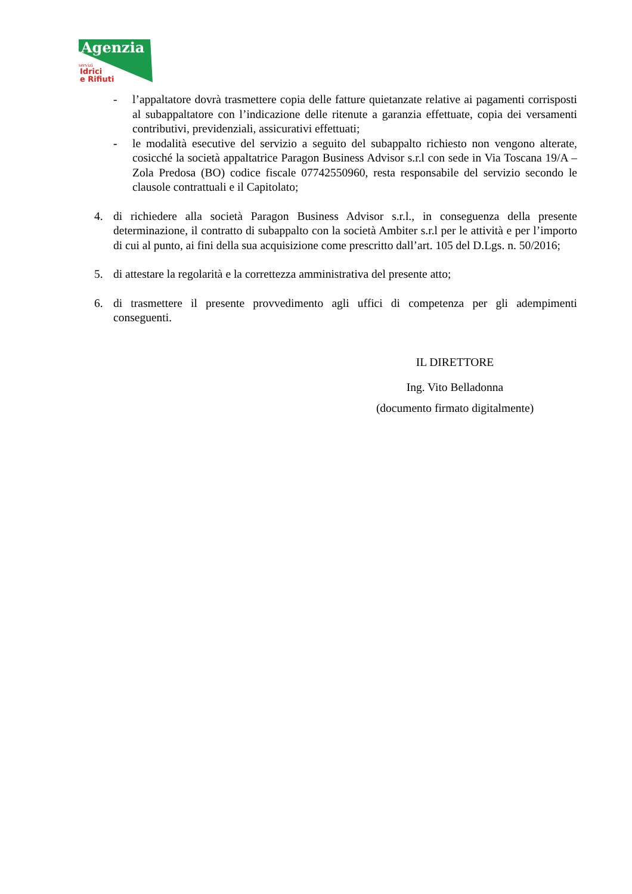Agenzia
servizi
Idrici
e Rifiuti
- l’appaltatore dovrà trasmettere copia delle fatture quietanzate relative ai pagamenti corrisposti al subappaltatore con l’indicazione delle ritenute a garanzia effettuate, copia dei versamenti contributivi, previdenziali, assicurativi effettuati;
- le modalità esecutive del servizio a seguito del subappalto richiesto non vengono alterate, cosicché la società appaltatrice Paragon Business Advisor s.r.l con sede in Via Toscana 19/A – Zola Predosa (BO) codice fiscale 07742550960, resta responsabile del servizio secondo le clausole contrattuali e il Capitolato;
4. di richiedere alla società Paragon Business Advisor s.r.l., in conseguenza della presente determinazione, il contratto di subappalto con la società Ambiter s.r.l per le attività e per l’importo di cui al punto, ai fini della sua acquisizione come prescritto dall’art. 105 del D.Lgs. n. 50/2016;
5. di attestare la regolarità e la correttezza amministrativa del presente atto;
6. di trasmettere il presente provvedimento agli uffici di competenza per gli adempimenti conseguenti.
IL DIRETTORE
Ing. Vito Belladonna
(documento firmato digitalmente)